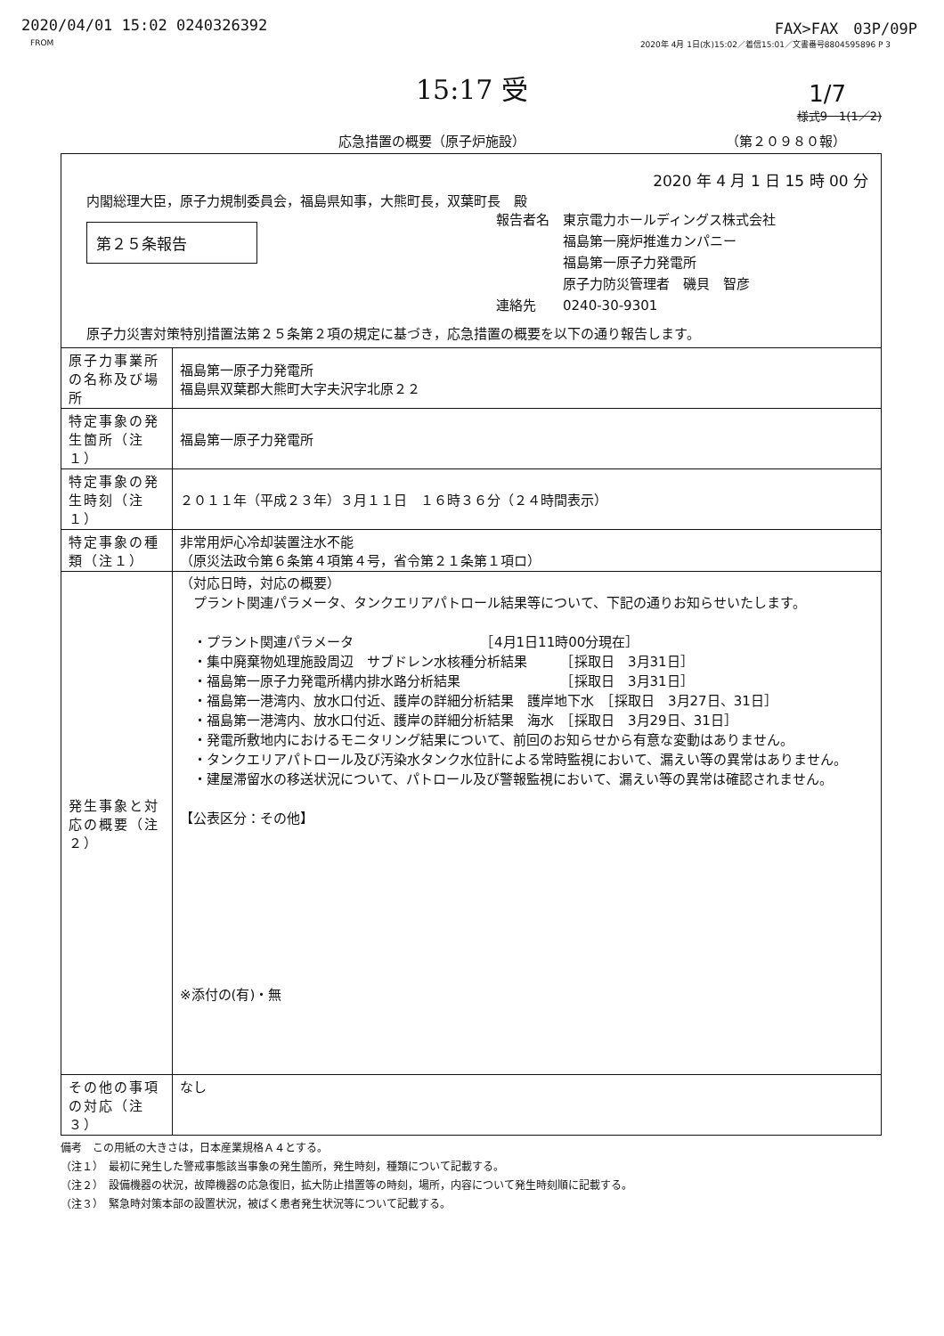2020/04/01 15:02 0240326392 FAX>FAX　03P/09P
FROM 2020年 4月 1日(水)15:02／着信15:01／文書番号8804595896 P 3
15:17 受
1/7
様式9－1(1／2)
応急措置の概要（原子炉施設） （第２０９８０報）
2020 年 4 月 1 日 15 時 00 分
内閣総理大臣，原子力規制委員会，福島県知事，大熊町長，双葉町長　殿
第２５条報告
報告者名　東京電力ホールディングス株式会社
　　　　　福島第一廃炉推進カンパニー
　　　　　福島第一原子力発電所
　　　　　原子力防災管理者　磯貝　智彦
連絡先　　0240-30-9301
原子力災害対策特別措置法第２５条第２項の規定に基づき，応急措置の概要を以下の通り報告します。
| 原子力事業所の名称及び場所 | 福島第一原子力発電所 福島県双葉郡大熊町大字夫沢字北原２２ |
| 特定事象の発生箇所（注１） | 福島第一原子力発電所 |
| 特定事象の発生時刻（注１） | ２０１１年（平成２３年）３月１１日 １６時３６分（２４時間表示） |
| 特定事象の種類（注１） | 非常用炉心冷却装置注水不能 （原災法政令第６条第４項第４号，省令第２１条第１項ロ） |
| 発生事象と対応の概要（注２） | （対応日時，対応の概要） プラント関連パラメータ、タンクエリアパトロール結果等について、下記の通りお知らせいたします。 ・プラント関連パラメータ ［4月1日11時00分現在］ ・集中廃棄物処理施設周辺 サブドレン水核種分析結果 ［採取日 3月31日］ ・福島第一原子力発電所構内排水路分析結果 ［採取日 3月31日］ ・福島第一港湾内、放水口付近、護岸の詳細分析結果 護岸地下水 ［採取日 3月27日、31日］ ・福島第一港湾内、放水口付近、護岸の詳細分析結果 海水 ［採取日 3月29日、31日］ ・発電所敷地内におけるモニタリング結果について、前回のお知らせから有意な変動はありません。 ・タンクエリアパトロール及び汚染水タンク水位計による常時監視において、漏えい等の異常はありません。 ・建屋滞留水の移送状況について、パトロール及び警報監視において、漏えい等の異常は確認されません。 【公表区分：その他】 ※添付の(有)・無 |
| その他の事項の対応（注３） | なし |
備考　この用紙の大きさは，日本産業規格Ａ４とする。
（注１）　最初に発生した警戒事態該当事象の発生箇所，発生時刻，種類について記載する。
（注２）　設備機器の状況，故障機器の応急復旧，拡大防止措置等の時刻，場所，内容について発生時刻順に記載する。
（注３）　緊急時対策本部の設置状況，被ばく患者発生状況等について記載する。